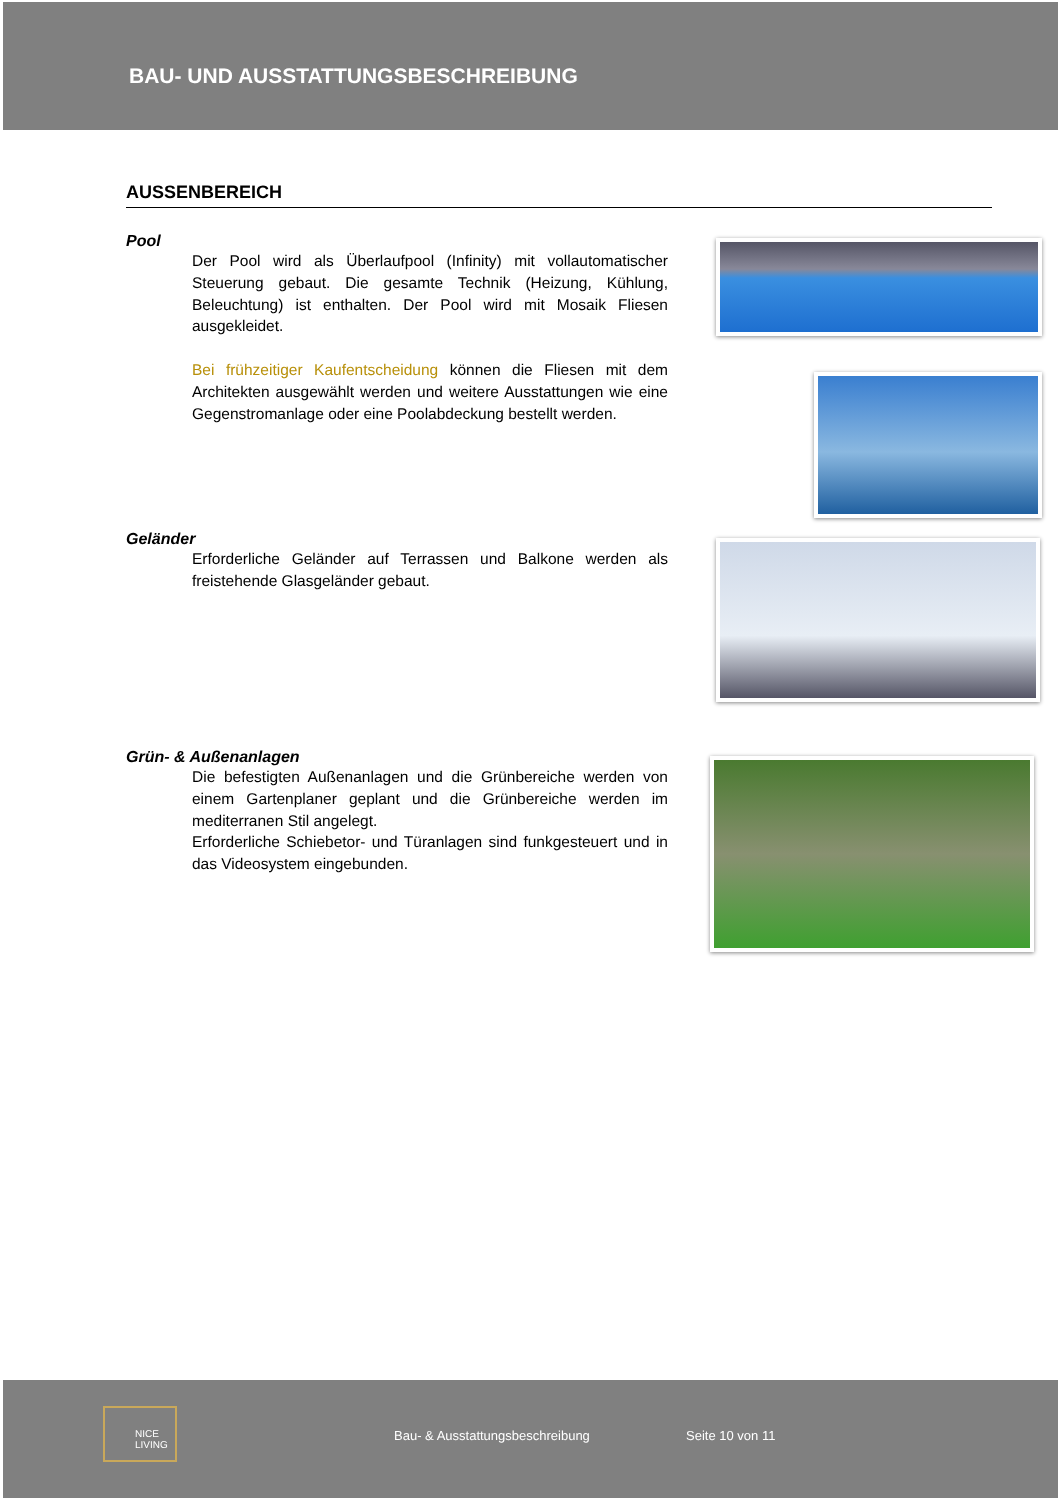BAU- UND AUSSTATTUNGSBESCHREIBUNG
AUSSENBEREICH
Pool
Der Pool wird als Überlaufpool (Infinity) mit vollautomatischer Steuerung gebaut. Die gesamte Technik (Heizung, Kühlung, Beleuchtung) ist enthalten. Der Pool wird mit Mosaik Fliesen ausgekleidet.
Bei frühzeitiger Kaufentscheidung können die Fliesen mit dem Architekten ausgewählt werden und weitere Ausstattungen wie eine Gegenstromanlage oder eine Poolabdeckung bestellt werden.
Geländer
Erforderliche Geländer auf Terrassen und Balkone werden als freistehende Glasgeländer gebaut.
Grün- & Außenanlagen
Die befestigten Außenanlagen und die Grünbereiche werden von einem Gartenplaner geplant und die Grünbereiche werden im mediterranen Stil angelegt.
Erforderliche Schiebetor- und Türanlagen sind funkgesteuert und in das Videosystem eingebunden.
NICE LIVING
Bau- & Ausstattungsbeschreibung Seite 10 von 11